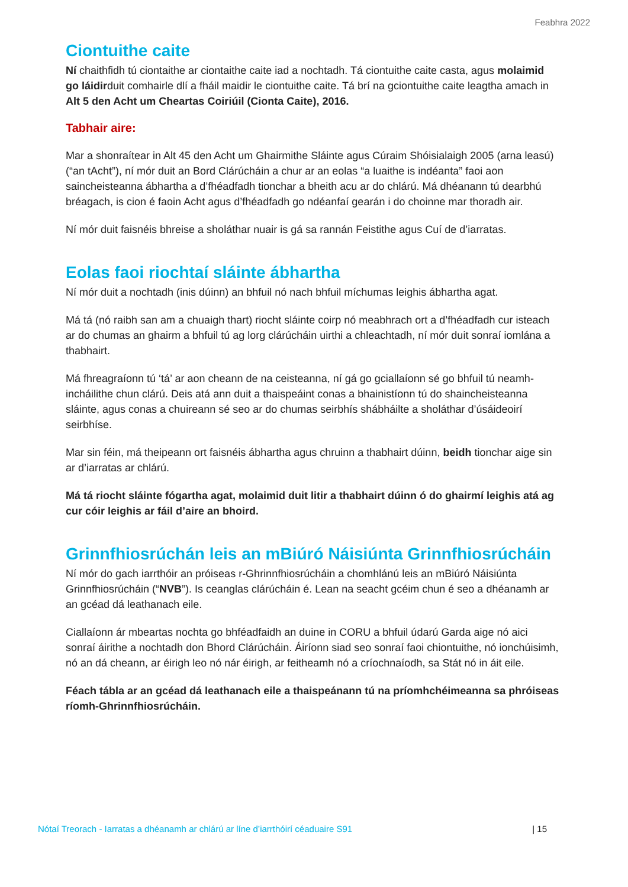Feabhra 2022
Ciontuithe caite
Ní chaithfidh tú ciontaithe ar ciontaithe caite iad a nochtadh. Tá ciontuithe caite casta, agus molaimid go láidirduit comhairle dlí a fháil maidir le ciontuithe caite. Tá brí na gciontuithe caite leagtha amach in Alt 5 den Acht um Cheartas Coiriúil (Cionta Caite), 2016.
Tabhair aire:
Mar a shonraítear in Alt 45 den Acht um Ghairmithe Sláinte agus Cúraim Shóisialaigh 2005 (arna leasú) (“an tAcht”), ní mór duit an Bord Clárúcháin a chur ar an eolas “a luaithe is indéanta” faoi aon saincheisteanna ábhartha a d’fhéadfadh tionchar a bheith acu ar do chlárú. Má dhéanann tú dearbhú bréagach, is cion é faoin Acht agus d’fhéadfadh go ndéanfaí gearán i do choinne mar thoradh air.
Ní mór duit faisnéis bhreise a sholáthar nuair is gá sa rannán Feistithe agus Cuí de d’iarratas.
Eolas faoi riochtaí sláinte ábhartha
Ní mór duit a nochtadh (inis dúinn) an bhfuil nó nach bhfuil míchumas leighis ábhartha agat.
Má tá (nó raibh san am a chuaigh thart) riocht sláinte coirp nó meabhrach ort a d’fhéadfadh cur isteach ar do chumas an ghairm a bhfuil tú ag lorg clárúcháin uirthi a chleachtadh, ní mór duit sonraí iomlána a thabhairt.
Má fhreagraíonn tú ‘tá’ ar aon cheann de na ceisteanna, ní gá go gciallaíonn sé go bhfuil tú neamh-incháilithe chun clárú. Deis atá ann duit a thaispeáint conas a bhainistíonn tú do shaincheisteanna sláinte, agus conas a chuireann sé seo ar do chumas seirbhís shábháilte a sholáthar d’úsáideoirí seirbhíse.
Mar sin féin, má theipeann ort faisnéis ábhartha agus chruinn a thabhairt dúinn, beidh tionchar aige sin ar d’iarratas ar chlárú.
Má tá riocht sláinte fógartha agat, molaimid duit litir a thabhairt dúinn ó do ghairmí leighis atá ag cur cóir leighis ar fáil d’aire an bhoird.
Grinnfhiosrúchán leis an mBiúró Náisiúnta Grinnfhiosrúcháin
Ní mór do gach iarrthóir an próiseas r-Ghrinnfhiosrúcháin a chomhlánú leis an mBiúró Náisiúnta Grinnfhiosrúcháin (“NVB”). Is ceanglas clárúcháin é. Lean na seacht gcéim chun é seo a dhéanamh ar an gcéad dá leathanach eile.
Ciallaíonn ár mbeartas nochta go bhféadfaidh an duine in CORU a bhfuil údarú Garda aige nó aici sonraí áirithe a nochtadh don Bhord Clárúcháin. Áiríonn siad seo sonraí faoi chiontuithe, nó ionchúisimh, nó an dá cheann, ar éirigh leo nó nár éirigh, ar feitheamh nó a críochnaíodh, sa Stát nó in áit eile.
Féach tábla ar an gcéad dá leathanach eile a thaispeánann tú na príomhchéimeanna sa phróiseas ríomh-Ghrinnfhiosrúcháin.
Nótaí Treorach - Iarratas a dhéanamh ar chlárú ar líne d’iarrthóirí céaduaire S91 | 15